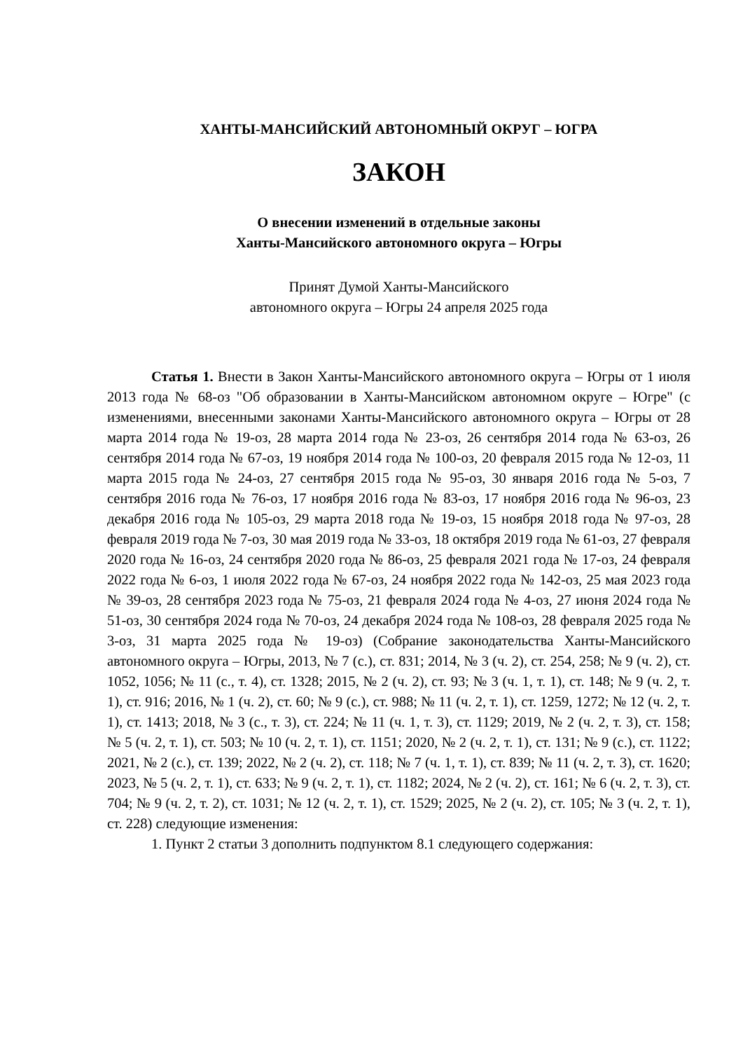ХАНТЫ-МАНСИЙСКИЙ АВТОНОМНЫЙ ОКРУГ – ЮГРА
ЗАКОН
О внесении изменений в отдельные законы
Ханты-Мансийского автономного округа – Югры
Принят Думой Ханты-Мансийского
автономного округа – Югры 24 апреля 2025 года
Статья 1. Внести в Закон Ханты-Мансийского автономного округа – Югры от 1 июля 2013 года № 68-оз "Об образовании в Ханты-Мансийском автономном округе – Югре" (с изменениями, внесенными законами Ханты-Мансийского автономного округа – Югры от 28 марта 2014 года № 19-оз, 28 марта 2014 года № 23-оз, 26 сентября 2014 года № 63-оз, 26 сентября 2014 года № 67-оз, 19 ноября 2014 года № 100-оз, 20 февраля 2015 года № 12-оз, 11 марта 2015 года № 24-оз, 27 сентября 2015 года № 95-оз, 30 января 2016 года № 5-оз, 7 сентября 2016 года № 76-оз, 17 ноября 2016 года № 83-оз, 17 ноября 2016 года № 96-оз, 23 декабря 2016 года № 105-оз, 29 марта 2018 года № 19-оз, 15 ноября 2018 года № 97-оз, 28 февраля 2019 года № 7-оз, 30 мая 2019 года № 33-оз, 18 октября 2019 года № 61-оз, 27 февраля 2020 года № 16-оз, 24 сентября 2020 года № 86-оз, 25 февраля 2021 года № 17-оз, 24 февраля 2022 года № 6-оз, 1 июля 2022 года № 67-оз, 24 ноября 2022 года № 142-оз, 25 мая 2023 года № 39-оз, 28 сентября 2023 года № 75-оз, 21 февраля 2024 года № 4-оз, 27 июня 2024 года № 51-оз, 30 сентября 2024 года № 70-оз, 24 декабря 2024 года № 108-оз, 28 февраля 2025 года № 3-оз, 31 марта 2025 года № 19-оз) (Собрание законодательства Ханты-Мансийского автономного округа – Югры, 2013, № 7 (с.), ст. 831; 2014, № 3 (ч. 2), ст. 254, 258; № 9 (ч. 2), ст. 1052, 1056; № 11 (с., т. 4), ст. 1328; 2015, № 2 (ч. 2), ст. 93; № 3 (ч. 1, т. 1), ст. 148; № 9 (ч. 2, т. 1), ст. 916; 2016, № 1 (ч. 2), ст. 60; № 9 (с.), ст. 988; № 11 (ч. 2, т. 1), ст. 1259, 1272; № 12 (ч. 2, т. 1), ст. 1413; 2018, № 3 (с., т. 3), ст. 224; № 11 (ч. 1, т. 3), ст. 1129; 2019, № 2 (ч. 2, т. 3), ст. 158; № 5 (ч. 2, т. 1), ст. 503; № 10 (ч. 2, т. 1), ст. 1151; 2020, № 2 (ч. 2, т. 1), ст. 131; № 9 (с.), ст. 1122; 2021, № 2 (с.), ст. 139; 2022, № 2 (ч. 2), ст. 118; № 7 (ч. 1, т. 1), ст. 839; № 11 (ч. 2, т. 3), ст. 1620; 2023, № 5 (ч. 2, т. 1), ст. 633; № 9 (ч. 2, т. 1), ст. 1182; 2024, № 2 (ч. 2), ст. 161; № 6 (ч. 2, т. 3), ст. 704; № 9 (ч. 2, т. 2), ст. 1031; № 12 (ч. 2, т. 1), ст. 1529; 2025, № 2 (ч. 2), ст. 105; № 3 (ч. 2, т. 1), ст. 228) следующие изменения:
1. Пункт 2 статьи 3 дополнить подпунктом 8.1 следующего содержания: